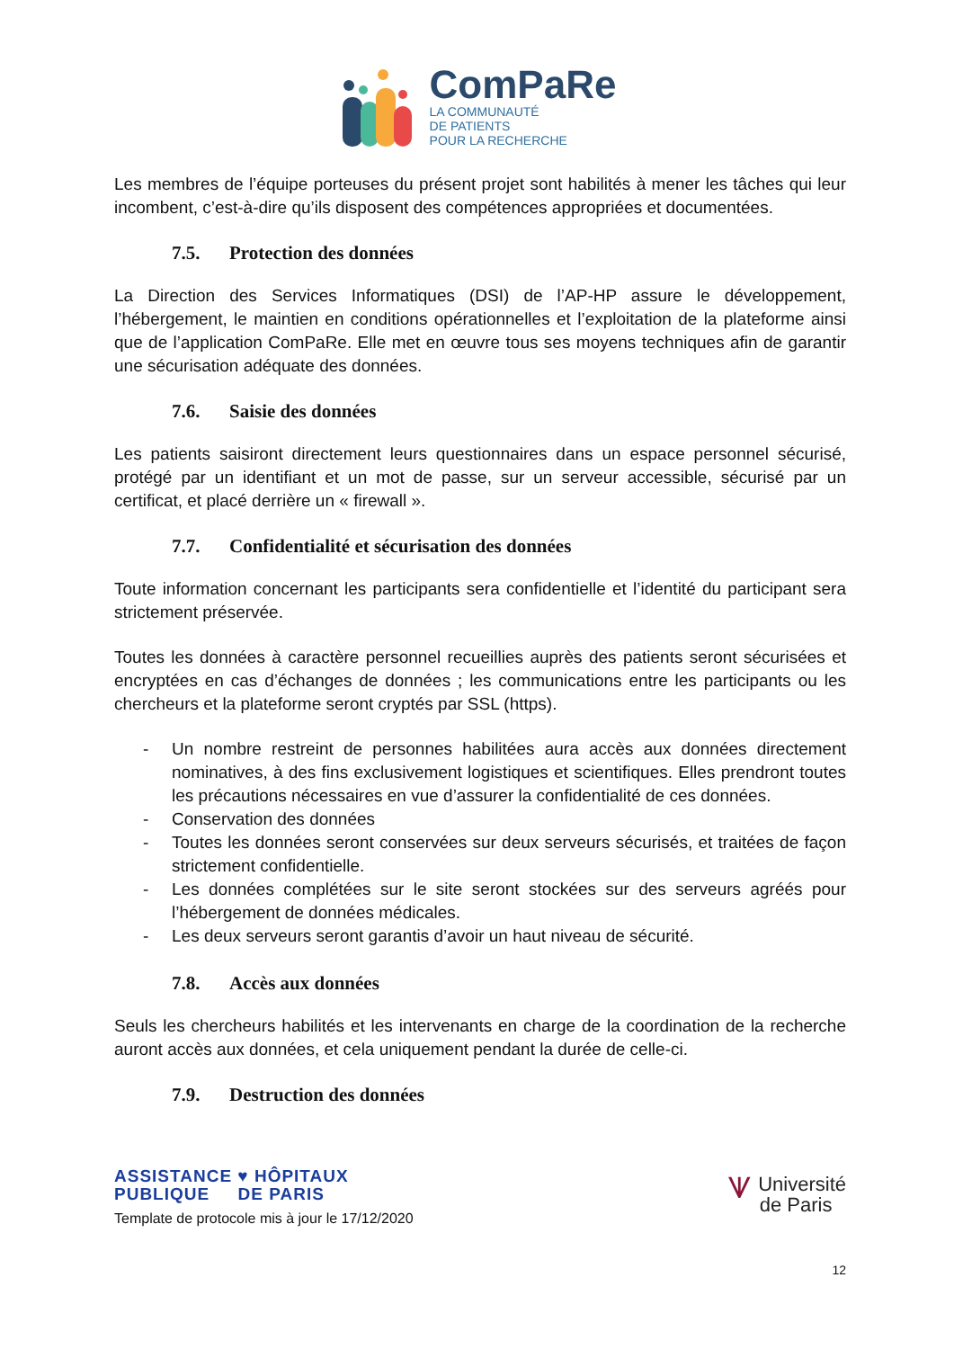ComPaRe
LA COMMUNAUTÉ
DE PATIENTS
POUR LA RECHERCHE
Les membres de l’équipe porteuses du présent projet sont habilités à mener les tâches qui leur incombent, c’est-à-dire qu’ils disposent des compétences appropriées et documentées.
7.5. Protection des données
La Direction des Services Informatiques (DSI) de l’AP-HP assure le développement, l’hébergement, le maintien en conditions opérationnelles et l’exploitation de la plateforme ainsi que de l’application ComPaRe. Elle met en œuvre tous ses moyens techniques afin de garantir une sécurisation adéquate des données.
7.6. Saisie des données
Les patients saisiront directement leurs questionnaires dans un espace personnel sécurisé, protégé par un identifiant et un mot de passe, sur un serveur accessible, sécurisé par un certificat, et placé derrière un « firewall ».
7.7. Confidentialité et sécurisation des données
Toute information concernant les participants sera confidentielle et l’identité du participant sera strictement préservée.
Toutes les données à caractère personnel recueillies auprès des patients seront sécurisées et encryptées en cas d’échanges de données ; les communications entre les participants ou les chercheurs et la plateforme seront cryptés par SSL (https).
- Un nombre restreint de personnes habilitées aura accès aux données directement nominatives, à des fins exclusivement logistiques et scientifiques. Elles prendront toutes les précautions nécessaires en vue d’assurer la confidentialité de ces données.
- Conservation des données
- Toutes les données seront conservées sur deux serveurs sécurisés, et traitées de façon strictement confidentielle.
- Les données complétées sur le site seront stockées sur des serveurs agréés pour l’hébergement de données médicales.
- Les deux serveurs seront garantis d’avoir un haut niveau de sécurité.
7.8. Accès aux données
Seuls les chercheurs habilités et les intervenants en charge de la coordination de la recherche auront accès aux données, et cela uniquement pendant la durée de celle-ci.
7.9. Destruction des données
ASSISTANCE ♥ HÔPITAUX
PUBLIQUE DE PARIS
Template de protocole mis à jour le 17/12/2020
⩛ Université
de Paris
12